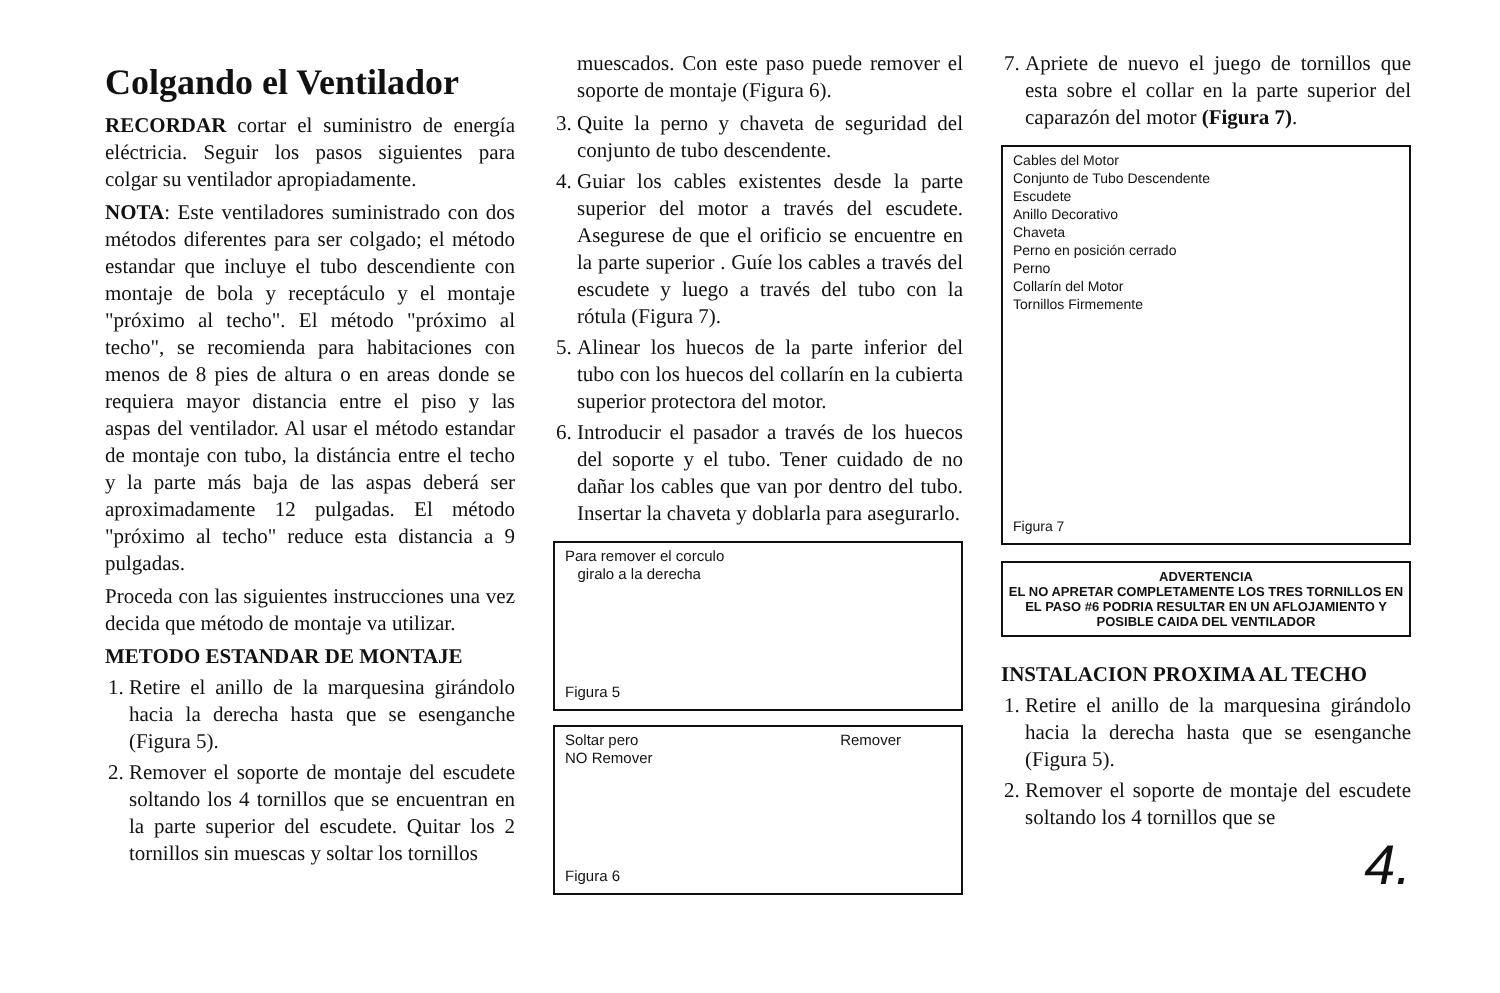Colgando el Ventilador
RECORDAR cortar el suministro de energía eléctricia. Seguir los pasos siguientes para colgar su ventilador apropiadamente.
NOTA: Este ventiladores suministrado con dos métodos diferentes para ser colgado; el método estandar que incluye el tubo descendiente con montaje de bola y receptáculo y el montaje "próximo al techo". El método "próximo al techo", se recomienda para habitaciones con menos de 8 pies de altura o en areas donde se requiera mayor distancia entre el piso y las aspas del ventilador. Al usar el método estandar de montaje con tubo, la distáncia entre el techo y la parte más baja de las aspas deberá ser aproximadamente 12 pulgadas. El método "próximo al techo" reduce esta distancia a 9 pulgadas.
Proceda con las siguientes instrucciones una vez decida que método de montaje va utilizar.
METODO ESTANDAR DE MONTAJE
1. Retire el anillo de la marquesina girándolo hacia la derecha hasta que se esenganche (Figura 5).
2. Remover el soporte de montaje del escudete soltando los 4 tornillos que se encuentran en la parte superior del escudete. Quitar los 2 tornillos sin muescas y soltar los tornillos
muescados. Con este paso puede remover el soporte de montaje (Figura 6).
3. Quite la perno y chaveta de seguridad del conjunto de tubo descendente.
4. Guiar los cables existentes desde la parte superior del motor a través del escudete. Asegurese de que el orificio se encuentre en la parte superior . Guíe los cables a través del escudete y luego a través del tubo con la rótula (Figura 7).
5. Alinear los huecos de la parte inferior del tubo con los huecos del collarín en la cubierta superior protectora del motor.
6. Introducir el pasador a través de los huecos del soporte y el tubo. Tener cuidado de no dañar los cables que van por dentro del tubo. Insertar la chaveta y doblarla para asegurarlo.
Para remover el corculo
giralo a la derecha
Figura 5
Soltar pero
NO Remover
Remover
Figura 6
7. Apriete de nuevo el juego de tornillos que esta sobre el collar en la parte superior del caparazón del motor (Figura 7).
Cables del Motor
Conjunto de Tubo Descendente
Escudete
Anillo Decorativo
Chaveta
Perno en posición cerrado
Perno
Collarín del Motor
Tornillos Firmemente
Figura 7
ADVERTENCIA
EL NO APRETAR COMPLETAMENTE LOS TRES TORNILLOS EN EL PASO #6 PODRIA RESULTAR EN UN AFLOJAMIENTO Y POSIBLE CAIDA DEL VENTILADOR
INSTALACION PROXIMA AL TECHO
1. Retire el anillo de la marquesina girándolo hacia la derecha hasta que se esenganche (Figura 5).
2. Remover el soporte de montaje del escudete soltando los 4 tornillos que se
4.